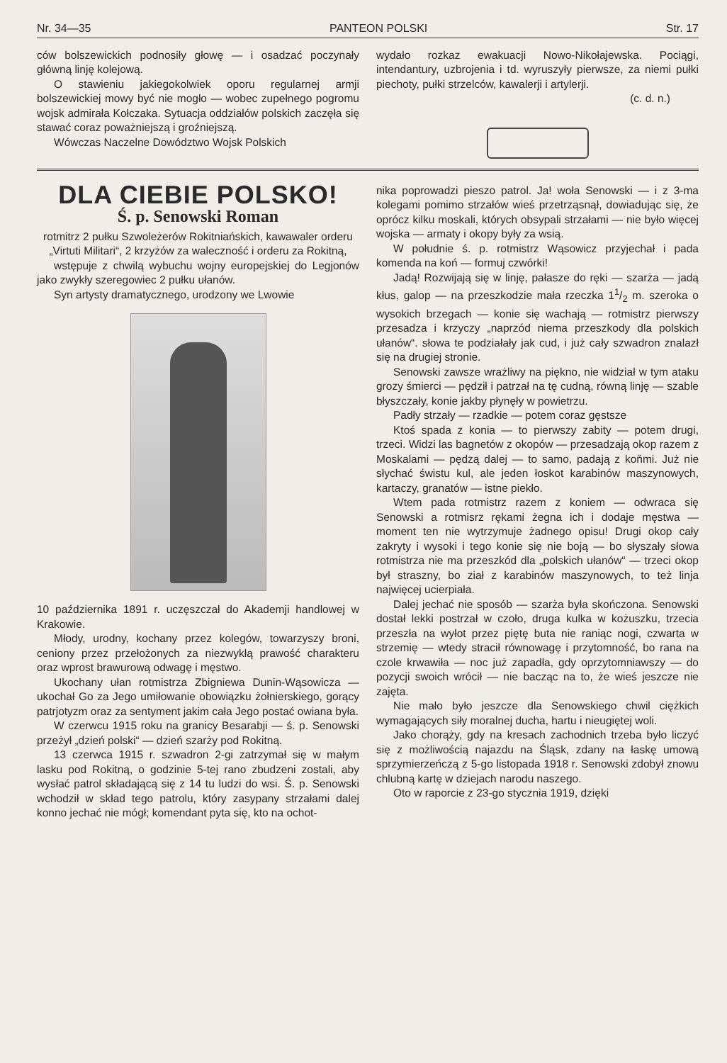Nr. 34—35 PANTEON POLSKI Str. 17
ców bolszewickich podnosiły głowę — i osadzać poczynały główną linję kolejową.
O stawieniu jakiegokolwiek oporu regularnej armji bolszewickiej mowy być nie mogło — wobec zupełnego pogromu wojsk admirała Kołczaka. Sytuacja oddziałów polskich zaczęła się stawać coraz poważniejszą i groźniejszą.
Wówczas Naczelne Dowództwo Wojsk Polskich
wydało rozkaz ewakuacji Nowo-Nikołajewska. Pociągi, intendantury, uzbrojenia i td. wyruszyły pierwsze, za niemi pułki piechoty, pułki strzelców, kawalerji i artylerji.
(c. d. n.)
DLA CIEBIE POLSKO!
Ś. p. Senowski Roman
rotmitrz 2 pułku Szwoleżerów Rokitniańskich, kawawaler orderu „Virtuti Militari“, 2 krzyżów za waleczność i orderu za Rokitną,
wstępuje z chwilą wybuchu wojny europejskiej do Legjonów jako zwykły szeregowiec 2 pułku ułanów.
Syn artysty dramatycznego, urodzony we Lwowie
10 października 1891 r. uczęszczał do Akademji handlowej w Krakowie.
Młody, urodny, kochany przez kolegów, towarzyszy broni, ceniony przez przełożonych za niezwykłą prawość charakteru oraz wprost brawurową odwagę i męstwo.
Ukochany ułan rotmistrza Zbigniewa Dunin-Wąsowicza — ukochał Go za Jego umiłowanie obowiązku żołnierskiego, gorący patrjotyzm oraz za sentyment jakim cała Jego postać owiana była.
W czerwcu 1915 roku na granicy Besarabji — ś. p. Senowski przeżył „dzień polski“ — dzień szarży pod Rokitną.
13 czerwca 1915 r. szwadron 2-gi zatrzymał się w małym lasku pod Rokitną, o godzinie 5-tej rano zbudzeni zostali, aby wysłać patrol składającą się z 14 tu ludzi do wsi. Ś. p. Senowski wchodził w skład tego patrolu, który zasypany strzałami dalej konno jechać nie mógł; komendant pyta się, kto na ochot-
nika poprowadzi pieszo patrol. Ja! woła Senowski — i z 3-ma kolegami pomimo strzałów wieś przetrząsnął, dowiadując się, że oprócz kilku moskali, których obsypali strzałami — nie było więcej wojska — armaty i okopy były za wsią.
W południe ś. p. rotmistrz Wąsowicz przyjechał i pada komenda na koń — formuj czwórki!
Jadą! Rozwijają się w linję, pałasze do ręki — szarża — jadą kłus, galop — na przeszkodzie mała rzeczka 11/2 m. szeroka o wysokich brzegach — konie się wachają — rotmistrz pierwszy przesadza i krzyczy „naprzód niema przeszkody dla polskich ułanów“. słowa te podziałały jak cud, i już cały szwadron znalazł się na drugiej stronie.
Senowski zawsze wrażliwy na piękno, nie widział w tym ataku grozy śmierci — pędził i patrzał na tę cudną, równą linję — szable błyszczały, konie jakby płynęły w powietrzu.
Padły strzały — rzadkie — potem coraz gęstsze
Ktoś spada z konia — to pierwszy zabity — potem drugi, trzeci. Widzi las bagnetów z okopów — przesadzają okop razem z Moskalami — pędzą dalej — to samo, padają z koňmi. Już nie słychać świstu kul, ale jeden łoskot karabinów maszynowych, kartaczy, granatów — istne piekło.
Wtem pada rotmistrz razem z koniem — odwraca się Senowski a rotmisrz rękami żegna ich i dodaje męstwa — moment ten nie wytrzymuje żadnego opisu! Drugi okop cały zakryty i wysoki i tego konie się nie boją — bo słyszały słowa rotmistrza nie ma przeszkód dla „polskich ułanów“ — trzeci okop był straszny, bo ział z karabinów maszynowych, to też linja najwięcej ucierpiała.
Dalej jechać nie sposób — szarża była skończona. Senowski dostał lekki postrzał w czoło, druga kulka w kożuszku, trzecia przeszła na wyłot przez piętę buta nie raniąc nogi, czwarta w strzemię — wtedy stracił równowagę i przytomność, bo rana na czole krwawiła — noc już zapadła, gdy oprzytomniawszy — do pozycji swoich wrócił — nie bacząc na to, że wieś jeszcze nie zajęta.
Nie mało było jeszcze dla Senowskiego chwil ciężkich wymagających siły moralnej ducha, hartu i nieugiętej woli.
Jako chorąży, gdy na kresach zachodnich trzeba było liczyć się z możliwością najazdu na Śląsk, zdany na łaskę umową sprzymierzeńczą z 5-go listopada 1918 r. Senowski zdobył znowu chlubną kartę w dziejach narodu naszego.
Oto w raporcie z 23-go stycznia 1919, dzięki